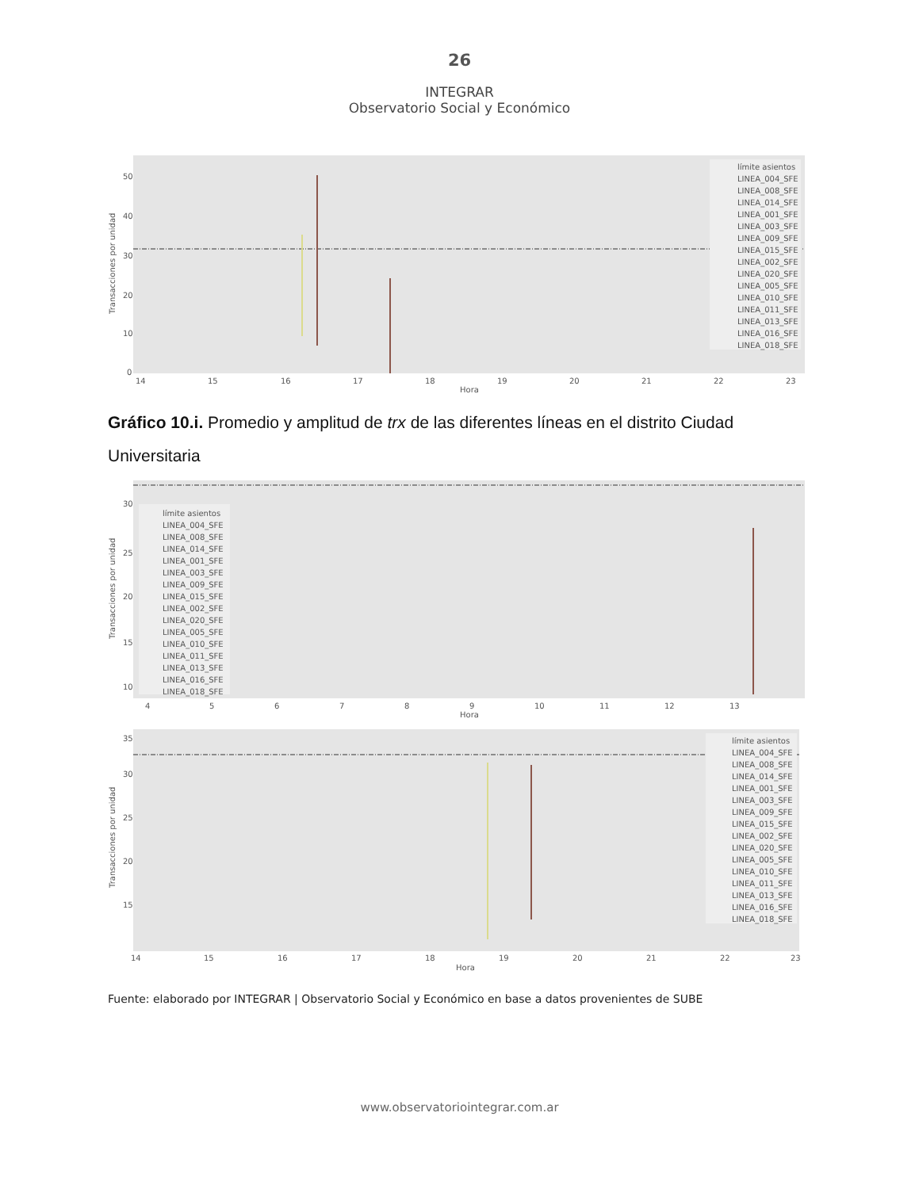26
INTEGRAR
Observatorio Social y Económico
50
40
30
20
10
0
14
15
16
17
18
19
20
21
22
23
Hora
Transacciones por unidad
límite asientos
LINEA_004_SFE
LINEA_008_SFE
LINEA_014_SFE
LINEA_001_SFE
LINEA_003_SFE
LINEA_009_SFE
LINEA_015_SFE
LINEA_002_SFE
LINEA_020_SFE
LINEA_005_SFE
LINEA_010_SFE
LINEA_011_SFE
LINEA_013_SFE
LINEA_016_SFE
LINEA_018_SFE
Gráfico 10.i. Promedio y amplitud de trx de las diferentes líneas en el distrito Ciudad Universitaria
30
25
20
15
10
4
5
6
7
8
9
10
11
12
13
Hora
Transacciones por unidad
límite asientos
LINEA_004_SFE
LINEA_008_SFE
LINEA_014_SFE
LINEA_001_SFE
LINEA_003_SFE
LINEA_009_SFE
LINEA_015_SFE
LINEA_002_SFE
LINEA_020_SFE
LINEA_005_SFE
LINEA_010_SFE
LINEA_011_SFE
LINEA_013_SFE
LINEA_016_SFE
LINEA_018_SFE
35
30
25
20
15
14
15
16
17
18
19
20
21
22
23
Hora
Transacciones por unidad
límite asientos
LINEA_004_SFE
LINEA_008_SFE
LINEA_014_SFE
LINEA_001_SFE
LINEA_003_SFE
LINEA_009_SFE
LINEA_015_SFE
LINEA_002_SFE
LINEA_020_SFE
LINEA_005_SFE
LINEA_010_SFE
LINEA_011_SFE
LINEA_013_SFE
LINEA_016_SFE
LINEA_018_SFE
Fuente: elaborado por INTEGRAR | Observatorio Social y Económico en base a datos provenientes de SUBE
www.observatoriointegrar.com.ar